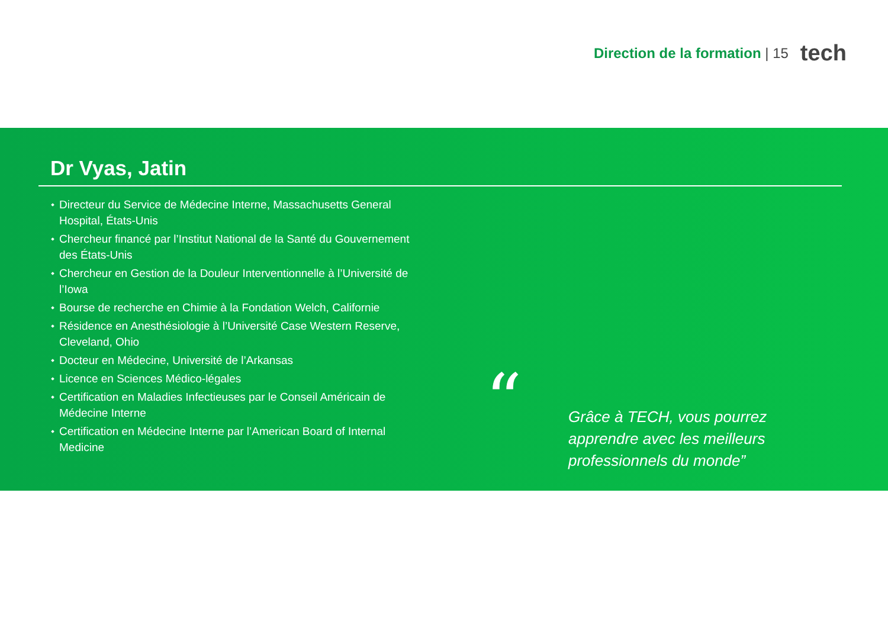Direction de la formation | 15
tech
Dr Vyas, Jatin
Directeur du Service de Médecine Interne, Massachusetts General Hospital, États-Unis
Chercheur financé par l’Institut National de la Santé du Gouvernement des États-Unis
Chercheur en Gestion de la Douleur Interventionnelle à l’Université de l’Iowa
Bourse de recherche en Chimie à la Fondation Welch, Californie
Résidence en Anesthésiologie à l’Université Case Western Reserve, Cleveland, Ohio
Docteur en Médecine, Université de l’Arkansas
Licence en Sciences Médico-légales
Certification en Maladies Infectieuses par le Conseil Américain de Médecine Interne
Certification en Médecine Interne par l’American Board of Internal Medicine
“
Grâce à TECH, vous pourrez apprendre avec les meilleurs professionnels du monde”